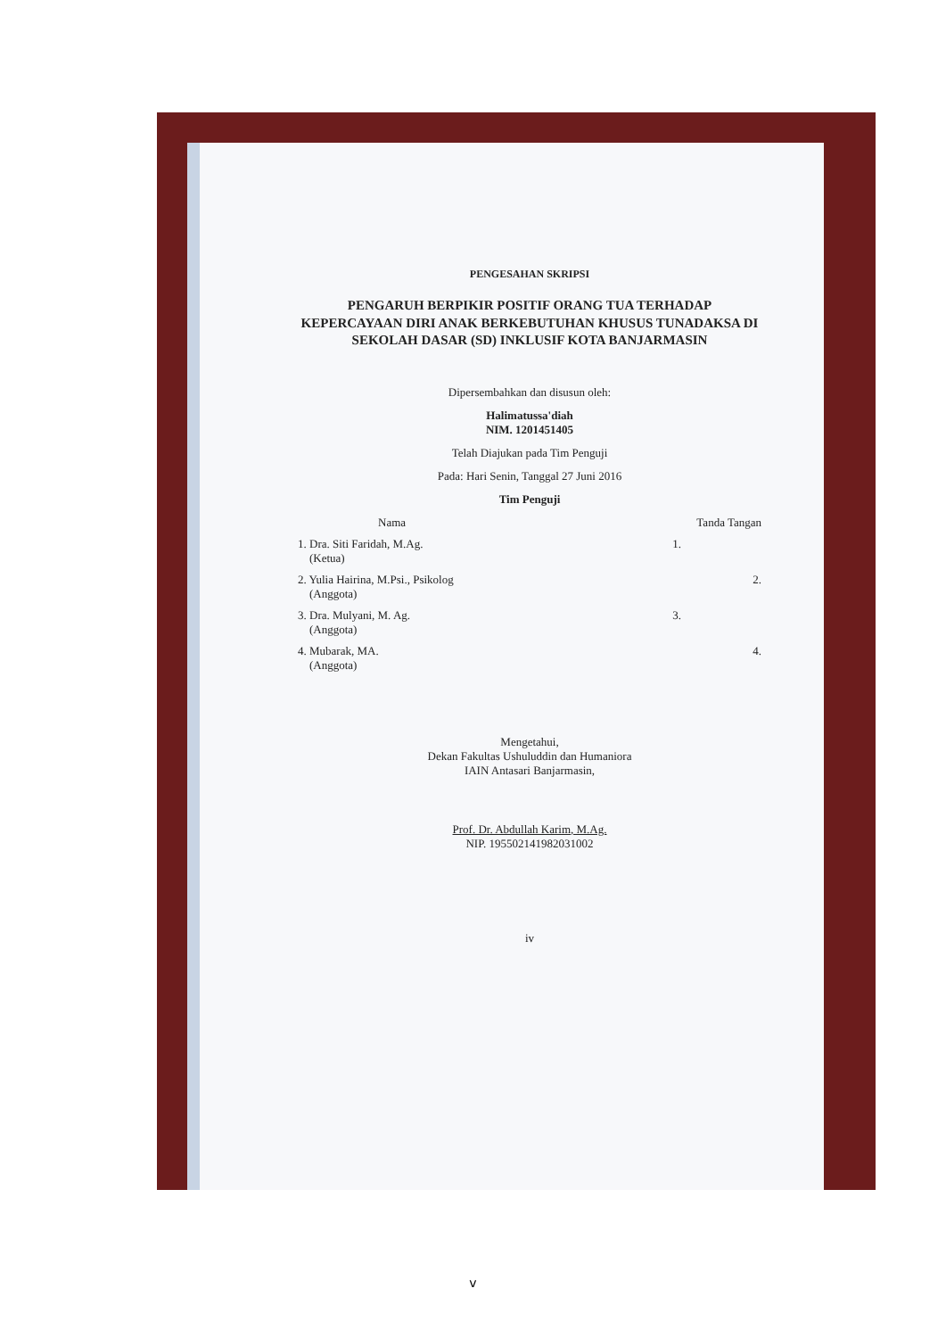PENGESAHAN SKRIPSI
PENGARUH BERPIKIR POSITIF ORANG TUA TERHADAP KEPERCAYAAN DIRI ANAK BERKEBUTUHAN KHUSUS TUNADAKSA DI SEKOLAH DASAR (SD) INKLUSIF KOTA BANJARMASIN
Dipersembahkan dan disusun oleh:
Halimatussa'diah
NIM. 1201451405
Telah Diajukan pada Tim Penguji
Pada: Hari Senin, Tanggal 27 Juni 2016
Tim Penguji
Nama Tanda Tangan
1. Dra. Siti Faridah, M.Ag.
(Ketua) 1.
2. Yulia Hairina, M.Psi., Psikolog
(Anggota) 2.
3. Dra. Mulyani, M. Ag.
(Anggota) 3.
4. Mubarak, MA.
(Anggota) 4.
Mengetahui,
Dekan Fakultas Ushuluddin dan Humaniora
IAIN Antasari Banjarmasin,
Prof. Dr. Abdullah Karim, M.Ag.
NIP. 195502141982031002
iv
v